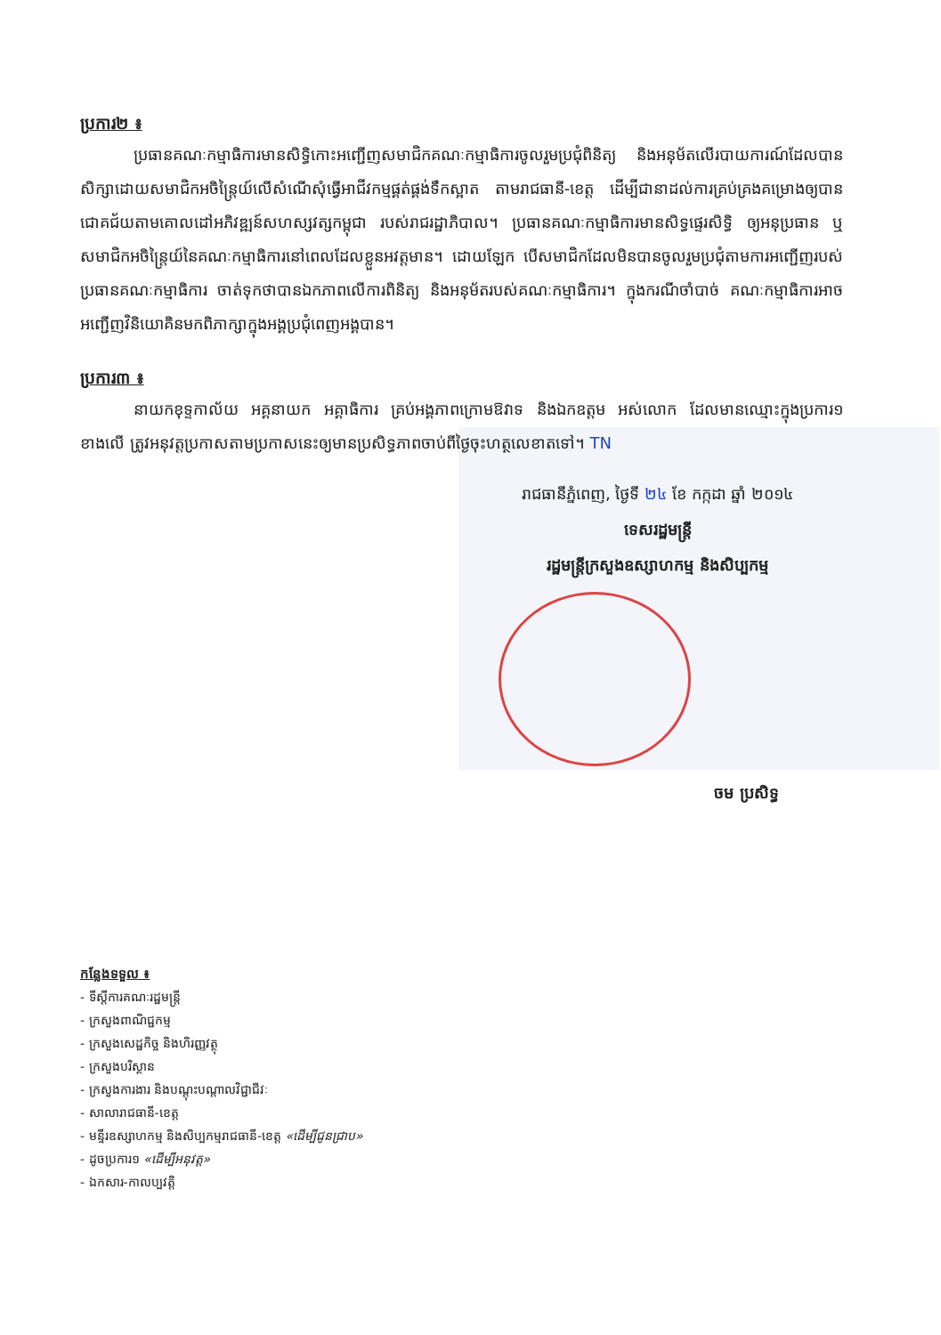ប្រការ២ ៖
ប្រធានគណៈកម្មាធិការមានសិទ្ធិកោះអញ្ជើញសមាជិកគណៈកម្មាធិការចូលរួមប្រជុំពិនិត្យ និងអនុម័តលើរបាយការណ៍ដែលបានសិក្សាដោយសមាជិកអចិន្ត្រៃយ៍លើសំណើសុំធ្វើអាជីវកម្មផ្គត់ផ្គង់ទឹកស្អាត តាមរាជធានី-ខេត្ត ដើម្បីជានាដល់ការគ្រប់គ្រងគម្រោងឲ្យបានជោគជ័យតាមគោលដៅអភិវឌ្ឍន៍សហស្សវត្សកម្ពុជា របស់រាជរដ្ឋាភិបាល។ ប្រធានគណៈកម្មាធិការមានសិទ្ធផ្ទេរសិទ្ធិ ឲ្យអនុប្រធាន ឬ សមាជិកអចិន្ត្រៃយ៍នៃគណៈកម្មាធិការនៅពេលដែលខ្លួនអវត្តមាន។ ដោយឡែក បើសមាជិកដែលមិនបានចូលរួមប្រជុំតាមការអញ្ជើញរបស់ប្រធានគណៈកម្មាធិការ ចាត់ទុកថាបានឯកភាពលើការពិនិត្យ និងអនុម័តរបស់គណៈកម្មាធិការ។ ក្នុងករណីចាំបាច់ គណៈកម្មាធិការអាចអញ្ជើញវិនិយោគិនមកពិភាក្សាក្នុងអង្គប្រជុំពេញអង្គបាន។
ប្រការ៣ ៖
នាយកខុទ្ទកាល័យ អគ្គនាយក អគ្គាធិការ គ្រប់អង្គភាពក្រោមឱវាទ និងឯកឧត្តម អស់លោក ដែលមានឈ្មោះក្នុងប្រការ១ ខាងលើ ត្រូវអនុវត្តប្រកាសតាមប្រកាសនេះឲ្យមានប្រសិទ្ធភាពចាប់ពីថ្ងៃចុះហត្ថលេខាតទៅ។ TN
រាជធានីភ្នំពេញ, ថ្ងៃទី ២៤ ខែ កក្កដា ឆ្នាំ ២០១៤
ទេសរដ្ឋមន្ត្រី
រដ្ឋមន្ត្រីក្រសួងឧស្សាហកម្ម និងសិប្បកម្ម
ចម ប្រសិទ្ធ
កន្លែងទទួល ៖
- ទីស្តីការគណៈរដ្ឋមន្ត្រី
- ក្រសួងពាណិជ្ជកម្ម
- ក្រសួងសេដ្ឋកិច្ច និងហិរញ្ញវត្ថុ
- ក្រសួងបរិស្ថាន
- ក្រសួងការងារ និងបណ្តុះបណ្តាលវិជ្ជាជីវៈ
- សាលារាជធានី-ខេត្ត
- មន្ទីរឧស្សាហកម្ម និងសិប្បកម្មរាជធានី-ខេត្ត «ដើម្បីជូនជ្រាប»
- ដូចប្រការ១ «ដើម្បីអនុវត្ត»
- ឯកសារ-កាលប្បវត្តិ